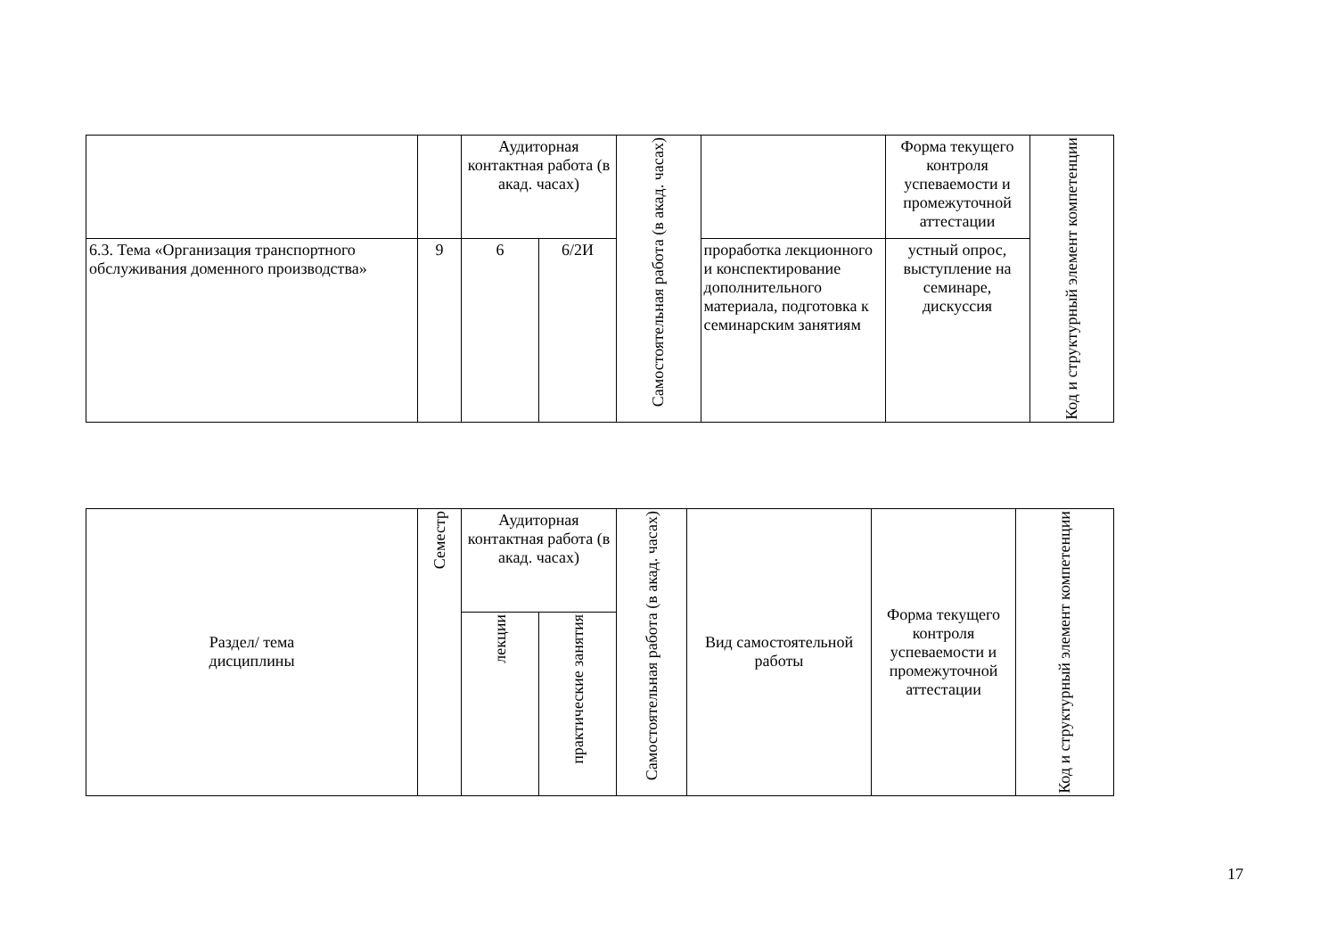| | | Аудиторная контактная работа (в акад. часах) | | Самостоятельная работа (в акад. часах) | | Форма текущего контроля успеваемости и промежуточной аттестации | Код и структурный элемент компетенции |
| --- | --- | --- | --- | --- | --- | --- | --- |
| 6.3. Тема «Организация транспортного обслуживания доменного производства» | 9 | 6 | 6/2И | | проработка лекционного и конспектирование дополнительного материала, подготовка к семинарским занятиям | устный опрос, выступление на семинаре, дискуссия | |
| Раздел/ тема дисциплины | Семестр | Аудиторная контактная работа (в акад. часах) | | Самостоятельная работа (в акад. часах) | Вид самостоятельной работы | Форма текущего контроля успеваемости и промежуточной аттестации | Код и структурный элемент компетенции |
| --- | --- | --- | --- | --- | --- | --- | --- |
| | | лекции | практические занятия | | | | |
17